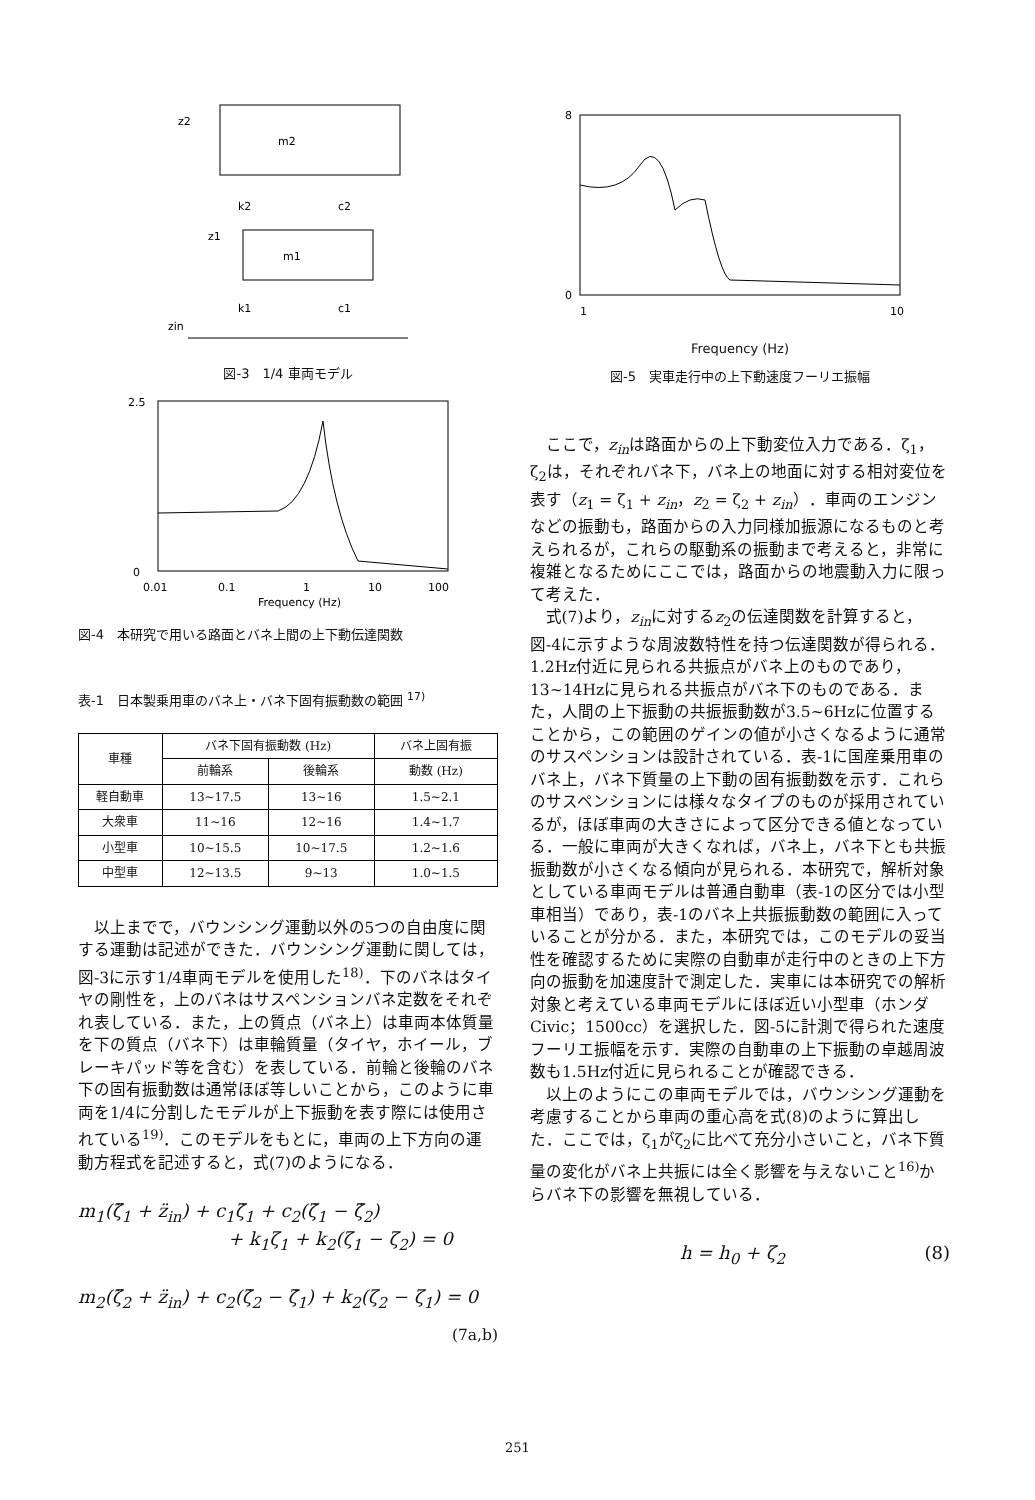m2
z2
m1
z1
k2
c2
k1
c1
zin
図-3　1/4 車両モデル
0
2.5
0.01
0.1
1
10
100
Frequency (Hz)
図-4　本研究で用いる路面とバネ上間の上下動伝達関数
表-1　日本製乗用車のバネ上・バネ下固有振動数の範囲 <sup>17)</sup>
| 車種 | バネ下固有振動数 (Hz) | | バネ上固有振 |
| --- | --- | --- | --- |
| | 前輪系 | 後輪系 | 動数 (Hz) |
| 軽自動車 | 13~17.5 | 13~16 | 1.5~2.1 |
| 大衆車 | 11~16 | 12~16 | 1.4~1.7 |
| 小型車 | 10~15.5 | 10~17.5 | 1.2~1.6 |
| 中型車 | 12~13.5 | 9~13 | 1.0~1.5 |
以上までで，バウンシング運動以外の5つの自由度に関する運動は記述ができた．バウンシング運動に関しては，図-3に示す1/4車両モデルを使用した<sup>18)</sup>．下のバネはタイヤの剛性を，上のバネはサスペンションバネ定数をそれぞれ表している．また，上の質点（バネ上）は車両本体質量を下の質点（バネ下）は車輪質量（タイヤ，ホイール，ブレーキパッド等を含む）を表している．前輪と後輪のバネ下の固有振動数は通常ほぼ等しいことから，このように車両を1/4に分割したモデルが上下振動を表す際には使用されている<sup>19)</sup>．このモデルをもとに，車両の上下方向の運動方程式を記述すると，式(7)のようになる．
m<sub>1</sub>(ζ̈<sub>1</sub> + z̈<sub>in</sub>) + c<sub>1</sub>ζ̇<sub>1</sub> + c<sub>2</sub>(ζ̇<sub>1</sub> − ζ̇<sub>2</sub>)
+ k<sub>1</sub>ζ<sub>1</sub> + k<sub>2</sub>(ζ<sub>1</sub> − ζ<sub>2</sub>) = 0
m<sub>2</sub>(ζ̈<sub>2</sub> + z̈<sub>in</sub>) + c<sub>2</sub>(ζ̇<sub>2</sub> − ζ̇<sub>1</sub>) + k<sub>2</sub>(ζ<sub>2</sub> − ζ<sub>1</sub>) = 0
(7a,b)
8
0
1
10
Frequency (Hz)
図-5　実車走行中の上下動速度フーリエ振幅
ここで，z<sub>in</sub>は路面からの上下動変位入力である．ζ<sub>1</sub>，ζ<sub>2</sub>は，それぞれバネ下，バネ上の地面に対する相対変位を表す（z<sub>1</sub> = ζ<sub>1</sub> + z<sub>in</sub>，z<sub>2</sub> = ζ<sub>2</sub> + z<sub>in</sub>）．車両のエンジンなどの振動も，路面からの入力同様加振源になるものと考えられるが，これらの駆動系の振動まで考えると，非常に複雑となるためにここでは，路面からの地震動入力に限って考えた．
式(7)より，z<sub>in</sub>に対するz<sub>2</sub>の伝達関数を計算すると，図-4に示すような周波数特性を持つ伝達関数が得られる．1.2Hz付近に見られる共振点がバネ上のものであり，13~14Hzに見られる共振点がバネ下のものである．また，人間の上下振動の共振振動数が3.5~6Hzに位置することから，この範囲のゲインの値が小さくなるように通常のサスペンションは設計されている．表-1に国産乗用車のバネ上，バネ下質量の上下動の固有振動数を示す．これらのサスペンションには様々なタイプのものが採用されているが，ほぼ車両の大きさによって区分できる値となっている．一般に車両が大きくなれば，バネ上，バネ下とも共振振動数が小さくなる傾向が見られる．本研究で，解析対象としている車両モデルは普通自動車（表-1の区分では小型車相当）であり，表-1のバネ上共振振動数の範囲に入っていることが分かる．また，本研究では，このモデルの妥当性を確認するために実際の自動車が走行中のときの上下方向の振動を加速度計で測定した．実車には本研究での解析対象と考えている車両モデルにほぼ近い小型車（ホンダCivic；1500cc）を選択した．図-5に計測で得られた速度フーリエ振幅を示す．実際の自動車の上下振動の卓越周波数も1.5Hz付近に見られることが確認できる．
以上のようにこの車両モデルでは，バウンシング運動を考慮することから車両の重心高を式(8)のように算出した．ここでは，ζ<sub>1</sub>がζ<sub>2</sub>に比べて充分小さいこと，バネ下質量の変化がバネ上共振には全く影響を与えないこと<sup>16)</sup>からバネ下の影響を無視している．
h = h<sub>0</sub> + ζ<sub>2</sub> (8)
251